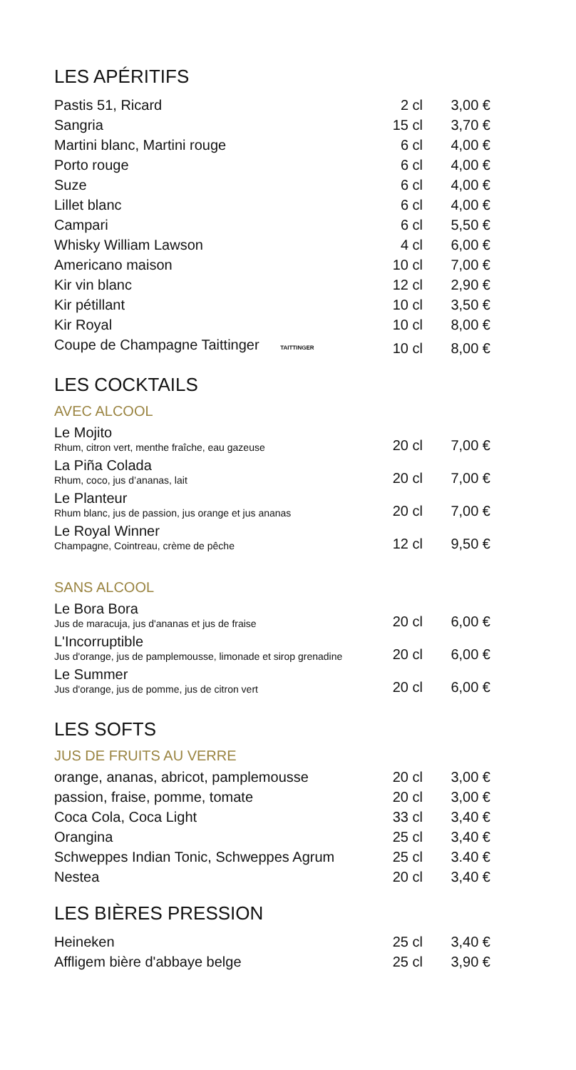LES APÉRITIFS
| Pastis 51, Ricard | 2 cl | 3,00 € |
| Sangria | 15 cl | 3,70 € |
| Martini blanc, Martini rouge | 6 cl | 4,00 € |
| Porto rouge | 6 cl | 4,00 € |
| Suze | 6 cl | 4,00 € |
| Lillet blanc | 6 cl | 4,00 € |
| Campari | 6 cl | 5,50 € |
| Whisky William Lawson | 4 cl | 6,00 € |
| Americano maison | 10 cl | 7,00 € |
| Kir vin blanc | 12 cl | 2,90 € |
| Kir pétillant | 10 cl | 3,50 € |
| Kir Royal | 10 cl | 8,00 € |
| Coupe de Champagne Taittinger TAITTINGER | 10 cl | 8,00 € |
LES COCKTAILS
AVEC ALCOOL
| Le Mojito Rhum, citron vert, menthe fraîche, eau gazeuse | 20 cl | 7,00 € |
| La Piña Colada Rhum, coco, jus d’ananas, lait | 20 cl | 7,00 € |
| Le Planteur Rhum blanc, jus de passion, jus orange et jus ananas | 20 cl | 7,00 € |
| Le Royal Winner Champagne, Cointreau, crème de pêche | 12 cl | 9,50 € |
SANS ALCOOL
| Le Bora Bora Jus de maracuja, jus d'ananas et jus de fraise | 20 cl | 6,00 € |
| L'Incorruptible Jus d'orange, jus de pamplemousse, limonade et sirop grenadine | 20 cl | 6,00 € |
| Le Summer Jus d'orange, jus de pomme, jus de citron vert | 20 cl | 6,00 € |
LES SOFTS
JUS DE FRUITS AU VERRE
| orange, ananas, abricot, pamplemousse | 20 cl | 3,00 € |
| passion, fraise, pomme, tomate | 20 cl | 3,00 € |
| Coca Cola, Coca Light | 33 cl | 3,40 € |
| Orangina | 25 cl | 3,40 € |
| Schweppes Indian Tonic, Schweppes Agrum | 25 cl | 3.40 € |
| Nestea | 20 cl | 3,40 € |
LES BIÈRES PRESSION
| Heineken | 25 cl | 3,40 € |
| Affligem bière d'abbaye belge | 25 cl | 3,90 € |